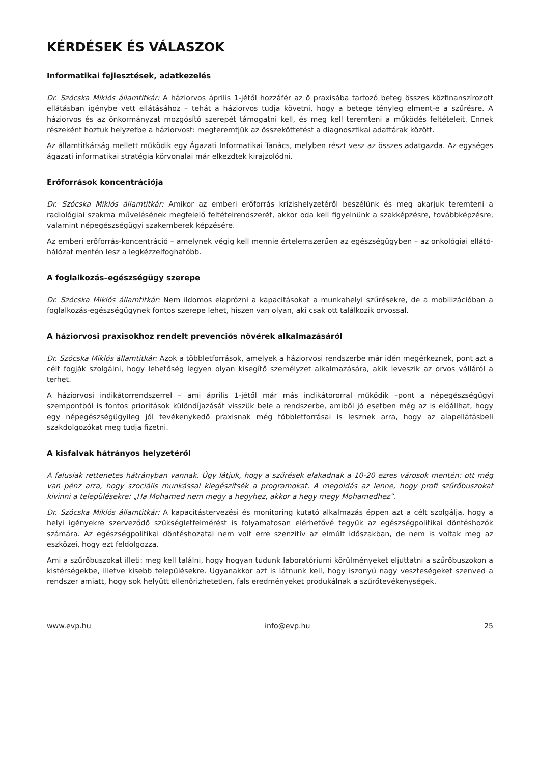KÉRDÉSEK ÉS VÁLASZOK
Informatikai fejlesztések, adatkezelés
Dr. Szócska Miklós államtitkár: A háziorvos április 1-jétől hozzáfér az ő praxisába tartozó beteg összes közfinanszírozott ellátásban igénybe vett ellátásához – tehát a háziorvos tudja követni, hogy a betege tényleg elment-e a szűrésre. A háziorvos és az önkormányzat mozgósító szerepét támogatni kell, és meg kell teremteni a működés feltételeit. Ennek részeként hoztuk helyzetbe a háziorvost: megteremtjük az összeköttetést a diagnosztikai adattárak között.
Az államtitkárság mellett működik egy Ágazati Informatikai Tanács, melyben részt vesz az összes adatgazda. Az egységes ágazati informatikai stratégia körvonalai már elkezdtek kirajzolódni.
Erőforrások koncentrációja
Dr. Szócska Miklós államtitkár: Amikor az emberi erőforrás krízishelyzetéről beszélünk és meg akarjuk teremteni a radiológiai szakma művelésének megfelelő feltételrendszerét, akkor oda kell figyelnünk a szakképzésre, továbbképzésre, valamint népegészségügyi szakemberek képzésére.
Az emberi erőforrás-koncentráció – amelynek végig kell mennie értelemszerűen az egészségügyben – az onkológiai ellátó-hálózat mentén lesz a legkézzelfoghatóbb.
A foglalkozás–egészségügy szerepe
Dr. Szócska Miklós államtitkár: Nem ildomos elaprózni a kapacitásokat a munkahelyi szűrésekre, de a mobilizációban a foglalkozás-egészségügynek fontos szerepe lehet, hiszen van olyan, aki csak ott találkozik orvossal.
A háziorvosi praxisokhoz rendelt prevenciós nővérek alkalmazásáról
Dr. Szócska Miklós államtitkár: Azok a többletforrások, amelyek a háziorvosi rendszerbe már idén megérkeznek, pont azt a célt fogják szolgálni, hogy lehetőség legyen olyan kisegítő személyzet alkalmazására, akik leveszik az orvos válláról a terhet.
A háziorvosi indikátorrendszerrel – ami április 1-jétől már más indikátororral működik –pont a népegészségügyi szempontból is fontos prioritások különdíjazását visszük bele a rendszerbe, amiből jó esetben még az is előállhat, hogy egy népegészségügyileg jól tevékenykedő praxisnak még többletforrásai is lesznek arra, hogy az alapellátásbeli szakdolgozókat meg tudja fizetni.
A kisfalvak hátrányos helyzetéről
A falusiak rettenetes hátrányban vannak. Úgy látjuk, hogy a szűrések elakadnak a 10-20 ezres városok mentén: ott még van pénz arra, hogy szociális munkással kiegészítsék a programokat. A megoldás az lenne, hogy profi szűrőbuszokat kivinni a településekre: „Ha Mohamed nem megy a hegyhez, akkor a hegy megy Mohamedhez”.
Dr. Szócska Miklós államtitkár: A kapacitástervezési és monitoring kutató alkalmazás éppen azt a célt szolgálja, hogy a helyi igényekre szerveződő szükségletfelmérést is folyamatosan elérhetővé tegyük az egészségpolitikai döntéshozók számára. Az egészségpolitikai döntéshozatal nem volt erre szenzitív az elmúlt időszakban, de nem is voltak meg az eszközei, hogy ezt feldolgozza.
Ami a szűrőbuszokat illeti: meg kell találni, hogy hogyan tudunk laboratóriumi körülményeket eljuttatni a szűrőbuszokon a kistérségekbe, illetve kisebb településekre. Ugyanakkor azt is látnunk kell, hogy iszonyú nagy veszteségeket szenved a rendszer amiatt, hogy sok helyütt ellenőrizhetetlen, fals eredményeket produkálnak a szűrőtevékenységek.
www.evp.hu info@evp.hu 25